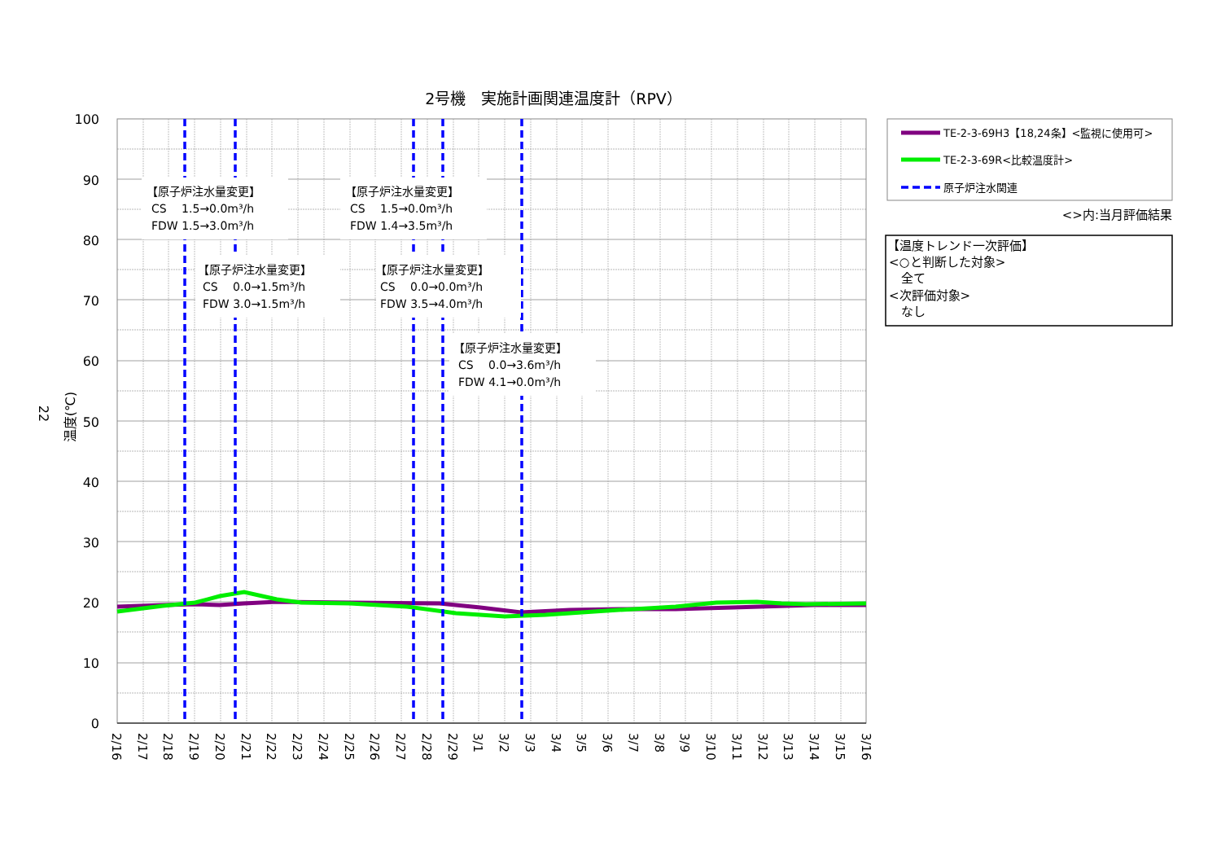2号機　実施計画関連温度計（RPV）
22
温度(℃)
100
90
80
70
60
50
40
30
20
10
0
【原子炉注水量変更】
CS　 1.5→0.0m³/h
FDW 1.5→3.0m³/h
【原子炉注水量変更】
CS　 1.5→0.0m³/h
FDW 1.4→3.5m³/h
【原子炉注水量変更】
CS　 0.0→1.5m³/h
FDW 3.0→1.5m³/h
【原子炉注水量変更】
CS　 0.0→0.0m³/h
FDW 3.5→4.0m³/h
【原子炉注水量変更】
CS　 0.0→3.6m³/h
FDW 4.1→0.0m³/h
2/16
2/17
2/18
2/19
2/20
2/21
2/22
2/23
2/24
2/25
2/26
2/27
2/28
2/29
3/1
3/2
3/3
3/4
3/5
3/6
3/7
3/8
3/9
3/10
3/11
3/12
3/13
3/14
3/15
3/16
TE-2-3-69H3【18,24条】<監視に使用可>
TE-2-3-69R<比較温度計>
原子炉注水関連
<>内:当月評価結果
【温度トレンド一次評価】
<○と判断した対象>
全て
<次評価対象>
なし